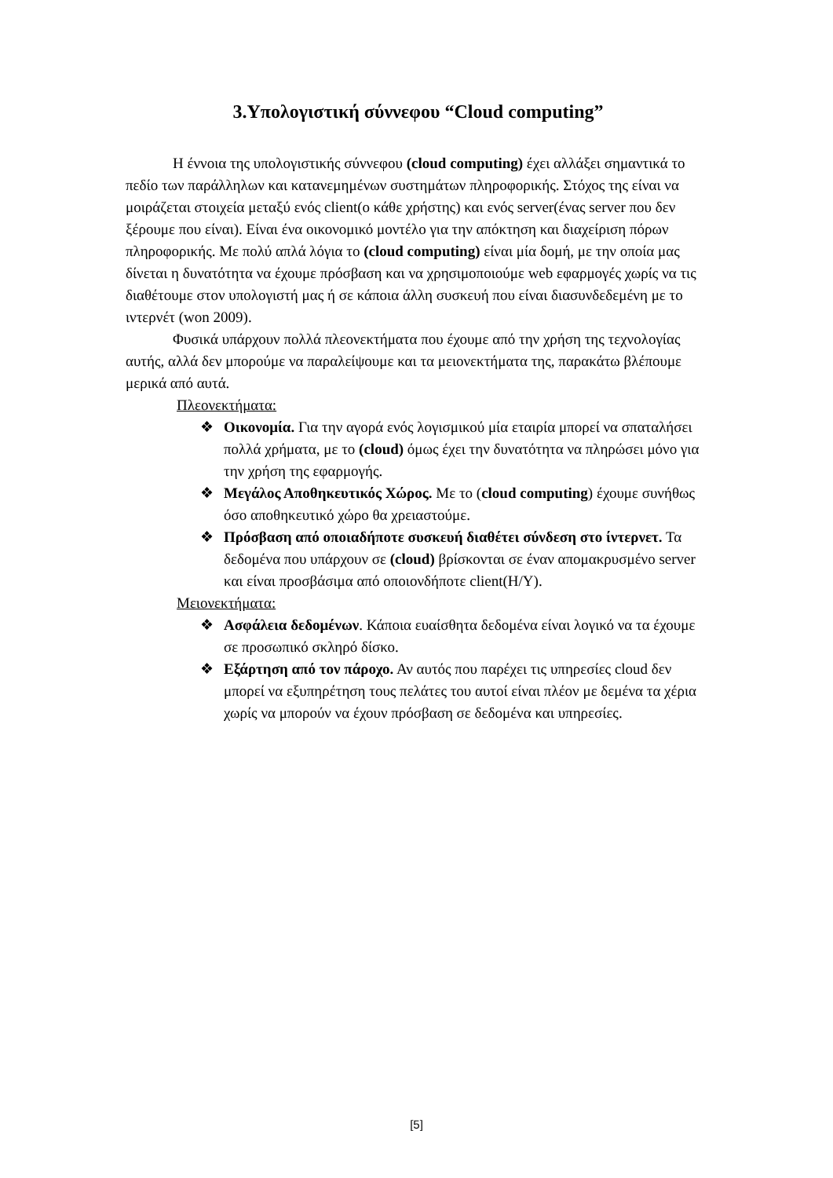3.Υπολογιστική σύννεφου “Cloud computing”
Η έννοια της υπολογιστικής σύννεφου (cloud computing) έχει αλλάξει σημαντικά το πεδίο των παράλληλων και κατανεμημένων συστημάτων πληροφορικής. Στόχος της είναι να μοιράζεται στοιχεία μεταξύ ενός client(ο κάθε χρήστης) και ενός server(ένας server που δεν ξέρουμε που είναι). Είναι ένα οικονομικό μοντέλο για την απόκτηση και διαχείριση πόρων πληροφορικής. Με πολύ απλά λόγια το (cloud computing) είναι μία δομή, με την οποία μας δίνεται η δυνατότητα να έχουμε πρόσβαση και να χρησιμοποιούμε web εφαρμογές χωρίς να τις διαθέτουμε στον υπολογιστή μας ή σε κάποια άλλη συσκευή που είναι διασυνδεδεμένη με το ιντερνέτ (won 2009).
Φυσικά υπάρχουν πολλά πλεονεκτήματα που έχουμε από την χρήση της τεχνολογίας αυτής, αλλά δεν μπορούμε να παραλείψουμε και τα μειονεκτήματα της, παρακάτω βλέπουμε μερικά από αυτά.
Πλεονεκτήματα:
❖ Οικονομία. Για την αγορά ενός λογισμικού μία εταιρία μπορεί να σπαταλήσει πολλά χρήματα, με το (cloud) όμως έχει την δυνατότητα να πληρώσει μόνο για την χρήση της εφαρμογής.
❖ Μεγάλος Αποθηκευτικός Χώρος. Με το (cloud computing) έχουμε συνήθως όσο αποθηκευτικό χώρο θα χρειαστούμε.
❖ Πρόσβαση από οποιαδήποτε συσκευή διαθέτει σύνδεση στο ίντερνετ. Τα δεδομένα που υπάρχουν σε (cloud) βρίσκονται σε έναν απομακρυσμένο server και είναι προσβάσιμα από οποιονδήποτε client(Η/Υ).
Μειονεκτήματα:
❖ Ασφάλεια δεδομένων. Κάποια ευαίσθητα δεδομένα είναι λογικό να τα έχουμε σε προσωπικό σκληρό δίσκο.
❖ Εξάρτηση από τον πάροχο. Αν αυτός που παρέχει τις υπηρεσίες cloud δεν μπορεί να εξυπηρέτηση τους πελάτες του αυτοί είναι πλέον με δεμένα τα χέρια χωρίς να μπορούν να έχουν πρόσβαση σε δεδομένα και υπηρεσίες.
[5]